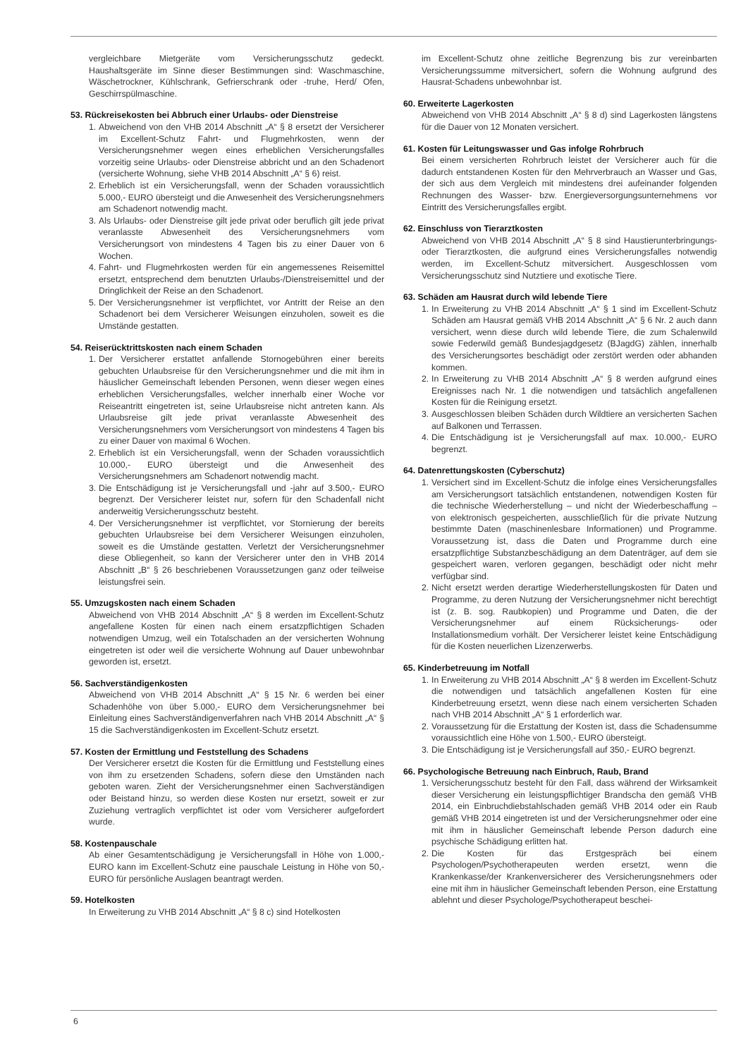vergleichbare Mietgeräte vom Versicherungsschutz gedeckt. Haushaltsgeräte im Sinne dieser Bestimmungen sind: Waschmaschine, Wäschetrockner, Kühlschrank, Gefrierschrank oder -truhe, Herd/ Ofen, Geschirrspülmaschine.
53. Rückreisekosten bei Abbruch einer Urlaubs- oder Dienstreise
1. Abweichend von den VHB 2014 Abschnitt „A“ § 8 ersetzt der Versicherer im Excellent-Schutz Fahrt- und Flugmehrkosten, wenn der Versicherungsnehmer wegen eines erheblichen Versicherungsfalles vorzeitig seine Urlaubs- oder Dienstreise abbricht und an den Schadenort (versicherte Wohnung, siehe VHB 2014 Abschnitt „A“ § 6) reist.
2. Erheblich ist ein Versicherungsfall, wenn der Schaden voraussichtlich 5.000,- EURO übersteigt und die Anwesenheit des Versicherungsnehmers am Schadenort notwendig macht.
3. Als Urlaubs- oder Dienstreise gilt jede privat oder beruflich gilt jede privat veranlasste Abwesenheit des Versicherungsnehmers vom Versicherungsort von mindestens 4 Tagen bis zu einer Dauer von 6 Wochen.
4. Fahrt- und Flugmehrkosten werden für ein angemessenes Reisemittel ersetzt, entsprechend dem benutzten Urlaubs-/Dienstreisemittel und der Dringlichkeit der Reise an den Schadenort.
5. Der Versicherungsnehmer ist verpflichtet, vor Antritt der Reise an den Schadenort bei dem Versicherer Weisungen einzuholen, soweit es die Umstände gestatten.
54. Reiserücktrittskosten nach einem Schaden
1. Der Versicherer erstattet anfallende Stornogebühren einer bereits gebuchten Urlaubsreise für den Versicherungsnehmer und die mit ihm in häuslicher Gemeinschaft lebenden Personen, wenn dieser wegen eines erheblichen Versicherungsfalles, welcher innerhalb einer Woche vor Reiseantritt eingetreten ist, seine Urlaubsreise nicht antreten kann. Als Urlaubsreise gilt jede privat veranlasste Abwesenheit des Versicherungsnehmers vom Versicherungsort von mindestens 4 Tagen bis zu einer Dauer von maximal 6 Wochen.
2. Erheblich ist ein Versicherungsfall, wenn der Schaden voraussichtlich 10.000,- EURO übersteigt und die Anwesenheit des Versicherungsnehmers am Schadenort notwendig macht.
3. Die Entschädigung ist je Versicherungsfall und -jahr auf 3.500,- EURO begrenzt. Der Versicherer leistet nur, sofern für den Schadenfall nicht anderweitig Versicherungsschutz besteht.
4. Der Versicherungsnehmer ist verpflichtet, vor Stornierung der bereits gebuchten Urlaubsreise bei dem Versicherer Weisungen einzuholen, soweit es die Umstände gestatten. Verletzt der Versicherungsnehmer diese Obliegenheit, so kann der Versicherer unter den in VHB 2014 Abschnitt „B“ § 26 beschriebenen Voraussetzungen ganz oder teilweise leistungsfrei sein.
55. Umzugskosten nach einem Schaden
Abweichend von VHB 2014 Abschnitt „A“ § 8 werden im Excellent-Schutz angefallene Kosten für einen nach einem ersatzpflichtigen Schaden notwendigen Umzug, weil ein Totalschaden an der versicherten Wohnung eingetreten ist oder weil die versicherte Wohnung auf Dauer unbewohnbar geworden ist, ersetzt.
56. Sachverständigenkosten
Abweichend von VHB 2014 Abschnitt „A“ § 15 Nr. 6 werden bei einer Schadenhöhe von über 5.000,- EURO dem Versicherungsnehmer bei Einleitung eines Sachverständigenverfahren nach VHB 2014 Abschnitt „A“ § 15 die Sachverständigenkosten im Excellent-Schutz ersetzt.
57. Kosten der Ermittlung und Feststellung des Schadens
Der Versicherer ersetzt die Kosten für die Ermittlung und Feststellung eines von ihm zu ersetzenden Schadens, sofern diese den Umständen nach geboten waren. Zieht der Versicherungsnehmer einen Sachverständigen oder Beistand hinzu, so werden diese Kosten nur ersetzt, soweit er zur Zuziehung vertraglich verpflichtet ist oder vom Versicherer aufgefordert wurde.
58. Kostenpauschale
Ab einer Gesamtentschädigung je Versicherungsfall in Höhe von 1.000,- EURO kann im Excellent-Schutz eine pauschale Leistung in Höhe von 50,- EURO für persönliche Auslagen beantragt werden.
59. Hotelkosten
In Erweiterung zu VHB 2014 Abschnitt „A“ § 8 c) sind Hotelkosten
im Excellent-Schutz ohne zeitliche Begrenzung bis zur vereinbarten Versicherungssumme mitversichert, sofern die Wohnung aufgrund des Hausrat-Schadens unbewohnbar ist.
60. Erweiterte Lagerkosten
Abweichend von VHB 2014 Abschnitt „A“ § 8 d) sind Lagerkosten längstens für die Dauer von 12 Monaten versichert.
61. Kosten für Leitungswasser und Gas infolge Rohrbruch
Bei einem versicherten Rohrbruch leistet der Versicherer auch für die dadurch entstandenen Kosten für den Mehrverbrauch an Wasser und Gas, der sich aus dem Vergleich mit mindestens drei aufeinander folgenden Rechnungen des Wasser- bzw. Energieversorgungsunternehmens vor Eintritt des Versicherungsfalles ergibt.
62. Einschluss von Tierarztkosten
Abweichend von VHB 2014 Abschnitt „A“ § 8 sind Haustierunterbringungs- oder Tierarztkosten, die aufgrund eines Versicherungsfalles notwendig werden, im Excellent-Schutz mitversichert. Ausgeschlossen vom Versicherungsschutz sind Nutztiere und exotische Tiere.
63. Schäden am Hausrat durch wild lebende Tiere
1. In Erweiterung zu VHB 2014 Abschnitt „A“ § 1 sind im Excellent-Schutz Schäden am Hausrat gemäß VHB 2014 Abschnitt „A“ § 6 Nr. 2 auch dann versichert, wenn diese durch wild lebende Tiere, die zum Schalenwild sowie Federwild gemäß Bundesjagdgesetz (BJagdG) zählen, innerhalb des Versicherungsortes beschädigt oder zerstört werden oder abhanden kommen.
2. In Erweiterung zu VHB 2014 Abschnitt „A“ § 8 werden aufgrund eines Ereignisses nach Nr. 1 die notwendigen und tatsächlich angefallenen Kosten für die Reinigung ersetzt.
3. Ausgeschlossen bleiben Schäden durch Wildtiere an versicherten Sachen auf Balkonen und Terrassen.
4. Die Entschädigung ist je Versicherungsfall auf max. 10.000,- EURO begrenzt.
64. Datenrettungskosten (Cyberschutz)
1. Versichert sind im Excellent-Schutz die infolge eines Versicherungsfalles am Versicherungsort tatsächlich entstandenen, notwendigen Kosten für die technische Wiederherstellung – und nicht der Wiederbeschaffung – von elektronisch gespeicherten, ausschließlich für die private Nutzung bestimmte Daten (maschinenlesbare Informationen) und Programme. Voraussetzung ist, dass die Daten und Programme durch eine ersatzpflichtige Substanzbeschädigung an dem Datenträger, auf dem sie gespeichert waren, verloren gegangen, beschädigt oder nicht mehr verfügbar sind.
2. Nicht ersetzt werden derartige Wiederherstellungskosten für Daten und Programme, zu deren Nutzung der Versicherungsnehmer nicht berechtigt ist (z. B. sog. Raubkopien) und Programme und Daten, die der Versicherungsnehmer auf einem Rücksicherungs- oder Installationsmedium vorhält. Der Versicherer leistet keine Entschädigung für die Kosten neuerlichen Lizenzerwerbs.
65. Kinderbetreuung im Notfall
1. In Erweiterung zu VHB 2014 Abschnitt „A“ § 8 werden im Excellent-Schutz die notwendigen und tatsächlich angefallenen Kosten für eine Kinderbetreuung ersetzt, wenn diese nach einem versicherten Schaden nach VHB 2014 Abschnitt „A“ § 1 erforderlich war.
2. Voraussetzung für die Erstattung der Kosten ist, dass die Schadensumme voraussichtlich eine Höhe von 1.500,- EURO übersteigt.
3. Die Entschädigung ist je Versicherungsfall auf 350,- EURO begrenzt.
66. Psychologische Betreuung nach Einbruch, Raub, Brand
1. Versicherungsschutz besteht für den Fall, dass während der Wirksamkeit dieser Versicherung ein leistungspflichtiger Brandscha den gemäß VHB 2014, ein Einbruchdiebstahlschaden gemäß VHB 2014 oder ein Raub gemäß VHB 2014 eingetreten ist und der Versicherungsnehmer oder eine mit ihm in häuslicher Gemeinschaft lebende Person dadurch eine psychische Schädigung erlitten hat.
2. Die Kosten für das Erstgespräch bei einem Psychologen/Psychotherapeuten werden ersetzt, wenn die Krankenkasse/der Krankenversicherer des Versicherungsnehmers oder eine mit ihm in häuslicher Gemeinschaft lebenden Person, eine Erstattung ablehnt und dieser Psychologe/Psychotherapeut beschei-
6